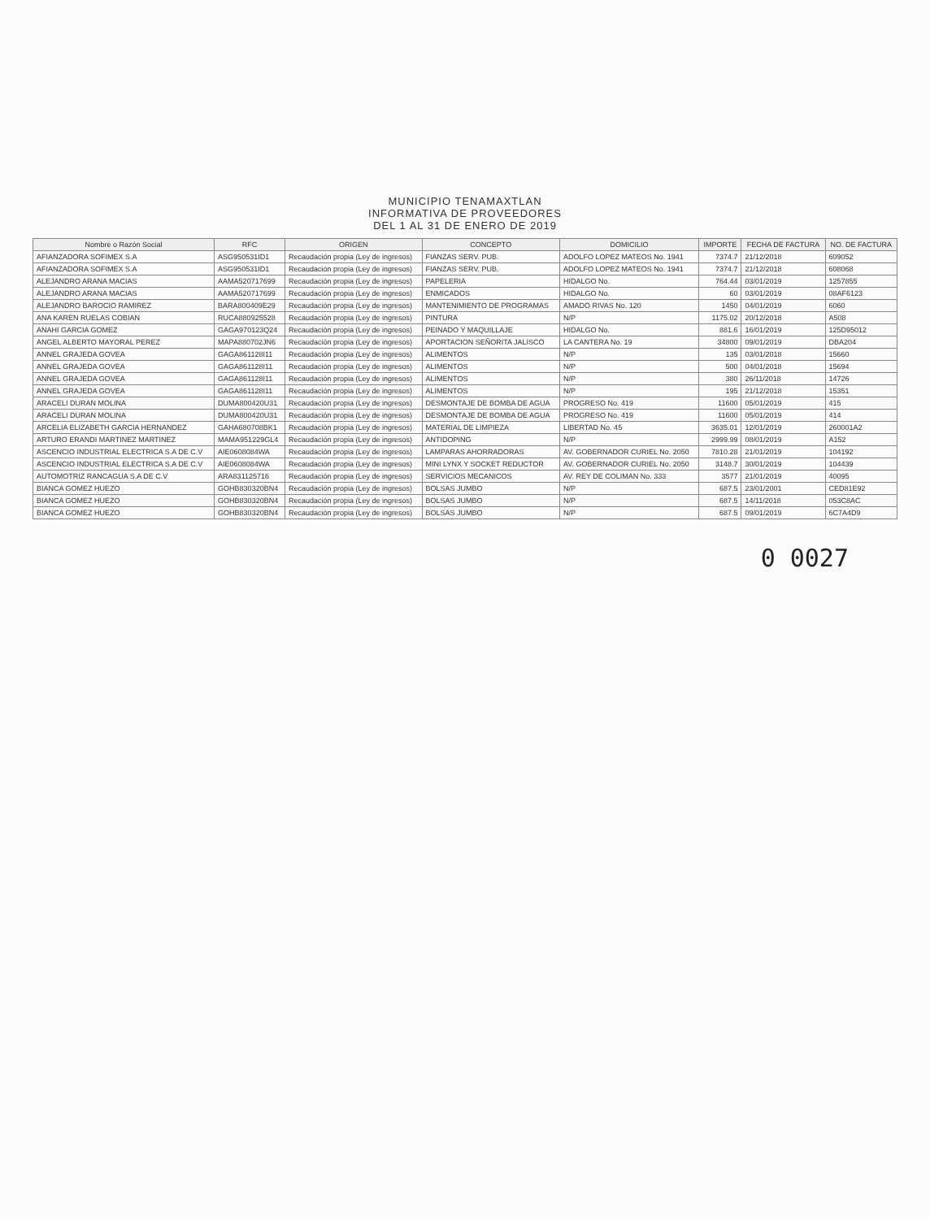MUNICIPIO TENAMAXTLAN
INFORMATIVA DE PROVEEDORES
DEL 1 AL 31 DE ENERO DE 2019
| Nombre o Razón Social | RFC | ORIGEN | CONCEPTO | DOMICILIO | IMPORTE | FECHA DE FACTURA | NO. DE FACTURA |
| --- | --- | --- | --- | --- | --- | --- | --- |
| AFIANZADORA SOFIMEX S.A | ASG950531ID1 | Recaudación propia (Ley de ingresos) | FIANZAS SERV. PUB. | ADOLFO LOPEZ MATEOS No. 1941 | 7374.7 | 21/12/2018 | 609052 |
| AFIANZADORA SOFIMEX S.A | ASG950531ID1 | Recaudación propia (Ley de ingresos) | FIANZAS SERV. PUB. | ADOLFO LOPEZ MATEOS No. 1941 | 7374.7 | 21/12/2018 | 608068 |
| ALEJANDRO ARANA MACIAS | AAMA520717699 | Recaudación propia (Ley de ingresos) | PAPELERIA | HIDALGO No. | 764.44 | 03/01/2019 | 1257855 |
| ALEJANDRO ARANA MACIAS | AAMA520717699 | Recaudación propia (Ley de ingresos) | ENMICADOS | HIDALGO No. | 60 | 03/01/2019 | 08AF6123 |
| ALEJANDRO BAROCIO RAMIREZ | BARA800409E29 | Recaudación propia (Ley de ingresos) | MANTENIMIENTO DE PROGRAMAS | AMADO RIVAS No. 120 | 1450 | 04/01/2019 | 6060 |
| ANA KAREN RUELAS COBIAN | RUCA880925528 | Recaudación propia (Ley de ingresos) | PINTURA | N/P | 1175.02 | 20/12/2018 | A508 |
| ANAHI GARCIA GOMEZ | GAGA970123Q24 | Recaudación propia (Ley de ingresos) | PEINADO Y MAQUILLAJE | HIDALGO No. | 881.6 | 16/01/2019 | 125D95012 |
| ANGEL ALBERTO MAYORAL PEREZ | MAPA880702JN6 | Recaudación propia (Ley de ingresos) | APORTACION SEÑORITA JALISCO | LA CANTERA No. 19 | 34800 | 09/01/2019 | DBA204 |
| ANNEL GRAJEDA GOVEA | GAGA861128I11 | Recaudación propia (Ley de ingresos) | ALIMENTOS | N/P | 135 | 03/01/2018 | 15660 |
| ANNEL GRAJEDA GOVEA | GAGA861128I11 | Recaudación propia (Ley de ingresos) | ALIMENTOS | N/P | 500 | 04/01/2018 | 15694 |
| ANNEL GRAJEDA GOVEA | GAGA861128I11 | Recaudación propia (Ley de ingresos) | ALIMENTOS | N/P | 380 | 26/11/2018 | 14726 |
| ANNEL GRAJEDA GOVEA | GAGA861128I11 | Recaudación propia (Ley de ingresos) | ALIMENTOS | N/P | 195 | 21/12/2018 | 15351 |
| ARACELI DURAN MOLINA | DUMA800420U31 | Recaudación propia (Ley de ingresos) | DESMONTAJE DE BOMBA DE AGUA | PROGRESO No. 419 | 11600 | 05/01/2019 | 415 |
| ARACELI DURAN MOLINA | DUMA800420U31 | Recaudación propia (Ley de ingresos) | DESMONTAJE DE BOMBA DE AGUA | PROGRESO No. 419 | 11600 | 05/01/2019 | 414 |
| ARCELIA ELIZABETH GARCIA HERNANDEZ | GAHA680708BK1 | Recaudación propia (Ley de ingresos) | MATERIAL DE LIMPIEZA | LIBERTAD No. 45 | 3635.01 | 12/01/2019 | 260001A2 |
| ARTURO ERANDI MARTINEZ MARTINEZ | MAMA951229GL4 | Recaudación propia (Ley de ingresos) | ANTIDOPING | N/P | 2999.99 | 08/01/2019 | A152 |
| ASCENCIO INDUSTRIAL ELECTRICA S.A DE C.V | AIE0608084WA | Recaudación propia (Ley de ingresos) | LAMPARAS AHORRADORAS | AV. GOBERNADOR CURIEL No. 2050 | 7810.28 | 21/01/2019 | 104192 |
| ASCENCIO INDUSTRIAL ELECTRICA S.A DE C.V | AIE0608084WA | Recaudación propia (Ley de ingresos) | MINI LYNX Y SOCKET REDUCTOR | AV. GOBERNADOR CURIEL No. 2050 | 3148.7 | 30/01/2019 | 104439 |
| AUTOMOTRIZ RANCAGUA S.A DE C.V | ARA831125716 | Recaudación propia (Ley de ingresos) | SERVICIOS MECANICOS | AV. REY DE COLIMAN No. 333 | 3577 | 21/01/2019 | 40095 |
| BIANCA GOMEZ HUEZO | GOHB830320BN4 | Recaudación propia (Ley de ingresos) | BOLSAS JUMBO | N/P | 687.5 | 23/01/2001 | CED81E92 |
| BIANCA GOMEZ HUEZO | GOHB830320BN4 | Recaudación propia (Ley de ingresos) | BOLSAS JUMBO | N/P | 687.5 | 14/11/2018 | 053C8AC |
| BIANCA GOMEZ HUEZO | GOHB830320BN4 | Recaudación propia (Ley de ingresos) | BOLSAS JUMBO | N/P | 687.5 | 09/01/2019 | 6C7A4D9 |
0 0027